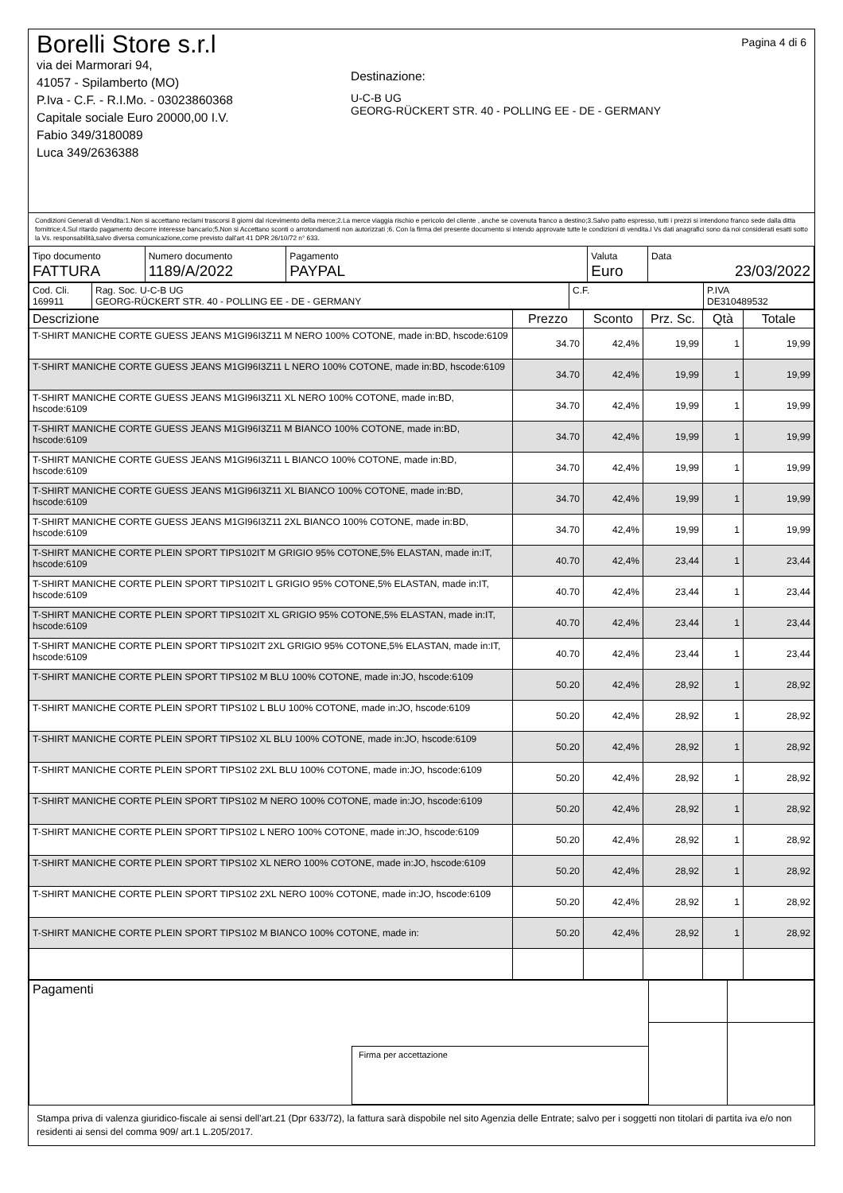Borelli Store s.r.l
via dei Marmorari 94,
41057 - Spilamberto (MO)
P.Iva - C.F. - R.I.Mo. - 03023860368
Capitale sociale Euro 20000,00 I.V.
Fabio 349/3180089
Luca 349/2636388
Destinazione:
U-C-B UG
GEORG-RÜCKERT STR. 40 - POLLING EE - DE - GERMANY
Pagina 4 di 6
Condizioni Generali di Vendita:1.Non si accettano reclami trascorsi 8 giorni dal ricevimento della merce;2.La merce viaggia rischio e pericolo del cliente , anche se covenuta franco a destino;3.Salvo patto espresso, tutti i prezzi si intendono franco sede dalla ditta fornitrice;4.Sul ritardo pagamento decorre interesse bancario;5.Non si Accettano sconti o arrotondamenti non autorizzati ;6. Con la firma del presente documento si intendo approvate tutte le condizioni di vendita.I Vs dati anagrafici sono da noi considerati esatti sotto la Vs. responsabilità,salvo diversa comunicazione,come previsto dall'art 41 DPR 26/10/72 n° 633.
| Tipo documento FATTURA | Numero documento 1189/A/2022 | Pagamento PAYPAL | Valuta Euro | Data 23/03/2022 |
| Cod. Cli. 169911 | Rag. Soc. U-C-B UG GEORG-RÜCKERT STR. 40 - POLLING EE - DE - GERMANY | C.F. | P.IVA DE310489532 |
| Descrizione | Prezzo | Sconto | Prz. Sc. | Qtà | Totale |
| --- | --- | --- | --- | --- | --- |
| T-SHIRT MANICHE CORTE GUESS JEANS M1GI96I3Z11 M NERO 100% COTONE, made in:BD, hscode:6109 | 34.70 | 42,4% | 19,99 | 1 | 19,99 |
| T-SHIRT MANICHE CORTE GUESS JEANS M1GI96I3Z11 L NERO 100% COTONE, made in:BD, hscode:6109 | 34.70 | 42,4% | 19,99 | 1 | 19,99 |
| T-SHIRT MANICHE CORTE GUESS JEANS M1GI96I3Z11 XL NERO 100% COTONE, made in:BD, hscode:6109 | 34.70 | 42,4% | 19,99 | 1 | 19,99 |
| T-SHIRT MANICHE CORTE GUESS JEANS M1GI96I3Z11 M BIANCO 100% COTONE, made in:BD, hscode:6109 | 34.70 | 42,4% | 19,99 | 1 | 19,99 |
| T-SHIRT MANICHE CORTE GUESS JEANS M1GI96I3Z11 L BIANCO 100% COTONE, made in:BD, hscode:6109 | 34.70 | 42,4% | 19,99 | 1 | 19,99 |
| T-SHIRT MANICHE CORTE GUESS JEANS M1GI96I3Z11 XL BIANCO 100% COTONE, made in:BD, hscode:6109 | 34.70 | 42,4% | 19,99 | 1 | 19,99 |
| T-SHIRT MANICHE CORTE GUESS JEANS M1GI96I3Z11 2XL BIANCO 100% COTONE, made in:BD, hscode:6109 | 34.70 | 42,4% | 19,99 | 1 | 19,99 |
| T-SHIRT MANICHE CORTE PLEIN SPORT TIPS102IT M GRIGIO 95% COTONE,5% ELASTAN, made in:IT, hscode:6109 | 40.70 | 42,4% | 23,44 | 1 | 23,44 |
| T-SHIRT MANICHE CORTE PLEIN SPORT TIPS102IT L GRIGIO 95% COTONE,5% ELASTAN, made in:IT, hscode:6109 | 40.70 | 42,4% | 23,44 | 1 | 23,44 |
| T-SHIRT MANICHE CORTE PLEIN SPORT TIPS102IT XL GRIGIO 95% COTONE,5% ELASTAN, made in:IT, hscode:6109 | 40.70 | 42,4% | 23,44 | 1 | 23,44 |
| T-SHIRT MANICHE CORTE PLEIN SPORT TIPS102IT 2XL GRIGIO 95% COTONE,5% ELASTAN, made in:IT, hscode:6109 | 40.70 | 42,4% | 23,44 | 1 | 23,44 |
| T-SHIRT MANICHE CORTE PLEIN SPORT TIPS102 M BLU 100% COTONE, made in:JO, hscode:6109 | 50.20 | 42,4% | 28,92 | 1 | 28,92 |
| T-SHIRT MANICHE CORTE PLEIN SPORT TIPS102 L BLU 100% COTONE, made in:JO, hscode:6109 | 50.20 | 42,4% | 28,92 | 1 | 28,92 |
| T-SHIRT MANICHE CORTE PLEIN SPORT TIPS102 XL BLU 100% COTONE, made in:JO, hscode:6109 | 50.20 | 42,4% | 28,92 | 1 | 28,92 |
| T-SHIRT MANICHE CORTE PLEIN SPORT TIPS102 2XL BLU 100% COTONE, made in:JO, hscode:6109 | 50.20 | 42,4% | 28,92 | 1 | 28,92 |
| T-SHIRT MANICHE CORTE PLEIN SPORT TIPS102 M NERO 100% COTONE, made in:JO, hscode:6109 | 50.20 | 42,4% | 28,92 | 1 | 28,92 |
| T-SHIRT MANICHE CORTE PLEIN SPORT TIPS102 L NERO 100% COTONE, made in:JO, hscode:6109 | 50.20 | 42,4% | 28,92 | 1 | 28,92 |
| T-SHIRT MANICHE CORTE PLEIN SPORT TIPS102 XL NERO 100% COTONE, made in:JO, hscode:6109 | 50.20 | 42,4% | 28,92 | 1 | 28,92 |
| T-SHIRT MANICHE CORTE PLEIN SPORT TIPS102 2XL NERO 100% COTONE, made in:JO, hscode:6109 | 50.20 | 42,4% | 28,92 | 1 | 28,92 |
| T-SHIRT MANICHE CORTE PLEIN SPORT TIPS102 M BIANCO 100% COTONE, made in: | 50.20 | 42,4% | 28,92 | 1 | 28,92 |
| Pagamenti | | |
| Firma per accettazione | | |
Stampa priva di valenza giuridico-fiscale ai sensi dell'art.21 (Dpr 633/72), la fattura sarà dispobile nel sito Agenzia delle Entrate; salvo per i soggetti non titolari di partita iva e/o non residenti ai sensi del comma 909/ art.1 L.205/2017.